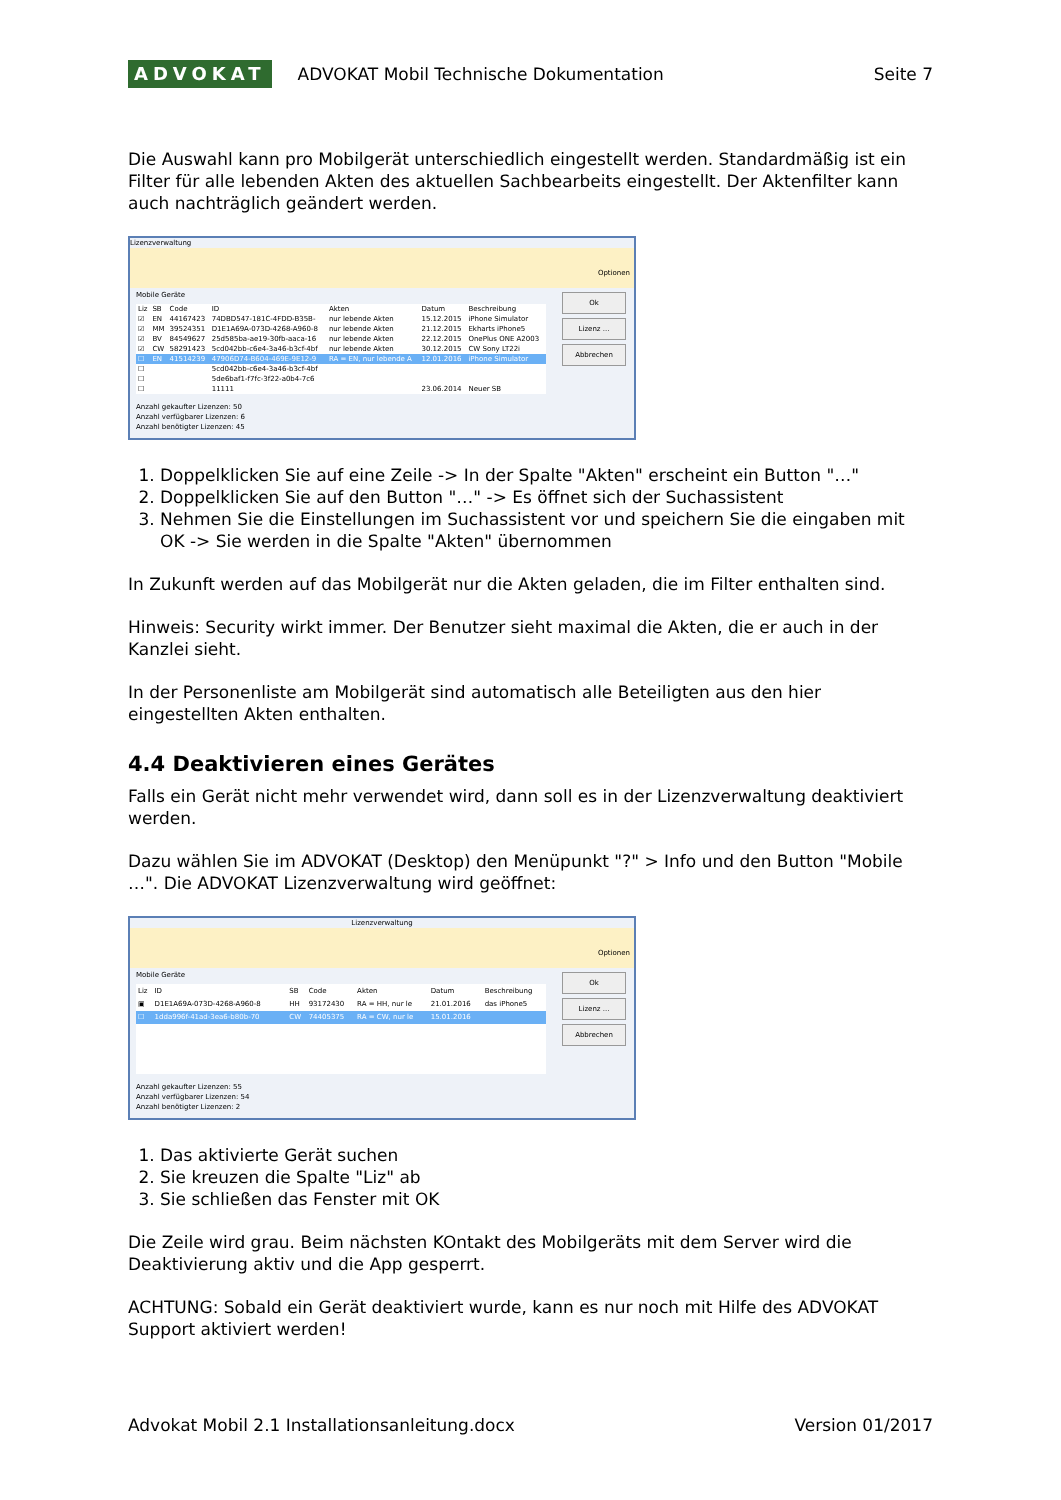ADVOKAT ADVOKAT Mobil Technische Dokumentation Seite 7
Die Auswahl kann pro Mobilgerät unterschiedlich eingestellt werden. Standardmäßig ist ein Filter für alle lebenden Akten des aktuellen Sachbearbeits eingestellt. Der Aktenfilter kann auch nachträglich geändert werden.
Lizenzverwaltung
Optionen
Ok
Lizenz ...
Abbrechen
Mobile Geräte
| Liz | SB | Code | ID | Akten | Datum | Beschreibung |
| --- | --- | --- | --- | --- | --- | --- |
| ☑ | EN | 44167423 | 74DBD547-181C-4FDD-B35B- | nur lebende Akten | 15.12.2015 | iPhone Simulator |
| ☑ | MM | 39524351 | D1E1A69A-073D-4268-A960-8 | nur lebende Akten | 21.12.2015 | Ekharts iPhone5 |
| ☑ | BV | 84549627 | 25d585ba-ae19-30fb-aaca-16 | nur lebende Akten | 22.12.2015 | OnePlus ONE A2003 |
| ☑ | CW | 58291423 | 5cd042bb-c6e4-3a46-b3cf-4bf | nur lebende Akten | 30.12.2015 | CW Sony LT22i |
| ☐ | EN | 41514239 | 47906D74-B604-469E-9E12-9 | RA = EN, nur lebende A | 12.01.2016 | iPhone Simulator |
| ☐ | | | 5cd042bb-c6e4-3a46-b3cf-4bf | | | |
| ☐ | | | 5de6baf1-f7fc-3f22-a0b4-7c6 | | | |
| ☐ | | | 11111 | | 23.06.2014 | Neuer SB |
Anzahl gekaufter Lizenzen: 50
Anzahl verfügbarer Lizenzen: 6
Anzahl benötigter Lizenzen: 45
1. Doppelklicken Sie auf eine Zeile -> In der Spalte "Akten" erscheint ein Button "…"
2. Doppelklicken Sie auf den Button "…" -> Es öffnet sich der Suchassistent
3. Nehmen Sie die Einstellungen im Suchassistent vor und speichern Sie die eingaben mit OK -> Sie werden in die Spalte "Akten" übernommen
In Zukunft werden auf das Mobilgerät nur die Akten geladen, die im Filter enthalten sind.
Hinweis: Security wirkt immer. Der Benutzer sieht maximal die Akten, die er auch in der Kanzlei sieht.
In der Personenliste am Mobilgerät sind automatisch alle Beteiligten aus den hier eingestellten Akten enthalten.
4.4 Deaktivieren eines Gerätes
Falls ein Gerät nicht mehr verwendet wird, dann soll es in der Lizenzverwaltung deaktiviert werden.
Dazu wählen Sie im ADVOKAT (Desktop) den Menüpunkt "?" > Info und den Button "Mobile …". Die ADVOKAT Lizenzverwaltung wird geöffnet:
Lizenzverwaltung
Optionen
Ok
Lizenz ...
Abbrechen
Mobile Geräte
| Liz | ID | SB | Code | Akten | Datum | Beschreibung |
| --- | --- | --- | --- | --- | --- | --- |
| ▣ | D1E1A69A-073D-4268-A960-8 | HH | 93172430 | RA = HH, nur le | 21.01.2016 | das iPhone5 |
| ☐ | 1dda996f-41ad-3ea6-b80b-70 | CW | 74405375 | RA = CW, nur le | 15.01.2016 | |
Anzahl gekaufter Lizenzen: 55
Anzahl verfügbarer Lizenzen: 54
Anzahl benötigter Lizenzen: 2
1. Das aktivierte Gerät suchen
2. Sie kreuzen die Spalte "Liz" ab
3. Sie schließen das Fenster mit OK
Die Zeile wird grau. Beim nächsten KOntakt des Mobilgeräts mit dem Server wird die Deaktivierung aktiv und die App gesperrt.
ACHTUNG: Sobald ein Gerät deaktiviert wurde, kann es nur noch mit Hilfe des ADVOKAT Support aktiviert werden!
Advokat Mobil 2.1 Installationsanleitung.docx Version 01/2017